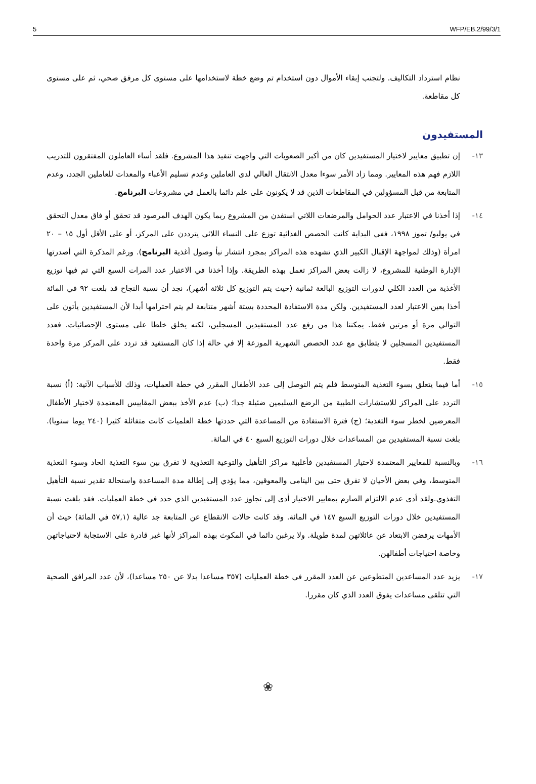5 WFP/EB.2/99/3/1
نظام استرداد التكاليف. ولتجنب إبقاء الأموال دون استخدام تم وضع خطة لاستخدامها على مستوى كل مرفق صحي، ثم على مستوى كل مقاطعة.
المستفيدون
١٣- إن تطبيق معايير لاختيار المستفيدين كان من أكبر الصعوبات التي واجهت تنفيذ هذا المشروع. فلقد أساء العاملون المفتقرون للتدريب اللازم فهم هذه المعايير. ومما زاد الأمر سوءا معدل الانتقال العالي لدى العاملين وعدم تسليم الأعباء والمعدات للعاملين الجدد، وعدم المتابعة من قبل المسؤولين في المقاطعات الذين قد لا يكونون على علم دائما بالعمل في مشروعات البرنامج.
١٤- إذا أخذنا في الاعتبار عدد الحوامل والمرضعات اللاتي استفدن من المشروع ربما يكون الهدف المرصود قد تحقق أو فاق معدل التحقق في يوليو/ تموز ١٩٩٨، ففي البداية كانت الحصص الغذائية توزع على النساء اللائي يترددن على المركز، أو على الأقل أول ١٥ – ٢٠ امرأة (وذلك لمواجهة الإقبال الكبير الذي تشهده هذه المراكز بمجرد انتشار نبأ وصول أغذية البرنامج). ورغم المذكرة التي أصدرتها الإدارة الوطنية للمشروع، لا زالت بعض المراكز تعمل بهذه الطريقة. وإذا أخذنا في الاعتبار عدد المرات السبع التي تم فيها توزيع الأغذية من العدد الكلي لدورات التوزيع البالغة ثمانية (حيث يتم التوزيع كل ثلاثة أشهر)، نجد أن نسبة النجاح قد بلغت ٩٢ في المائة أخذا بعين الاعتبار لعدد المستفيدين. ولكن مدة الاستفادة المحددة بستة أشهر متتابعة لم يتم احترامها أبدا لأن المستفيدين يأتون على التوالي مرة أو مرتين فقط. يمكننا هذا من رفع عدد المستفيدين المسجلين، لكنه يخلق خلطا على مستوى الإحصائيات. فعدد المستفيدين المسجلين لا يتطابق مع عدد الحصص الشهرية الموزعة إلا في حالة إذا كان المستفيد قد تردد على المركز مرة واحدة فقط.
١٥- أما فيما يتعلق بسوء التغذية المتوسط فلم يتم التوصل إلى عدد الأطفال المقرر في خطة العمليات، وذلك للأسباب الآتية: (أ) نسبة التردد على المراكز للاستشارات الطبية من الرضع السليمين ضئيلة جدا؛ (ب) عدم الأخذ ببعض المقاييس المعتمدة لاختيار الأطفال المعرضين لخطر سوء التغذية؛ (ج) فترة الاستفادة من المساعدة التي حددتها خطة العلميات كانت متفائلة كثيرا (٢٤٠ يوما سنويا). بلغت نسبة المستفيدين من المساعدات خلال دورات التوزيع السبع ٤٠ في المائة.
١٦- وبالنسبة للمعايير المعتمدة لاختيار المستفيدين فأغلبية مراكز التأهيل والتوعية التغذوية لا تفرق بين سوء التغذية الحاد وسوء التغذية المتوسط، وفي بعض الأحيان لا تفرق حتى بين اليتامى والمعوقين، مما يؤدي إلى إطالة مدة المساعدة واستحالة تقدير نسبة التأهيل التغذوي.ولقد أدى عدم الالتزام الصارم بمعايير الاختيار أدى إلى تجاوز عدد المستفيدين الذي حدد في خطة العمليات. فقد بلغت نسبة المستفيدين خلال دورات التوزيع السبع ١٤٧ في المائة. وقد كانت حالات الانقطاع عن المتابعة جد عالية (٥٧,١ في المائة) حيث أن الأمهات يرفضن الابتعاد عن عائلاتهن لمدة طويلة. ولا يرغبن دائما في المكوث بهذه المراكز لأنها غير قادرة على الاستجابة لاحتياجاتهن وخاصة احتياجات أطفالهن.
١٧- يزيد عدد المساعدين المتطوعين عن العدد المقرر في خطة العمليات (٣٥٧ مساعدا بدلا عن ٢٥٠ مساعدا)، لأن عدد المرافق الصحية التي تتلقى مساعدات يفوق العدد الذي كان مقررا.
❀